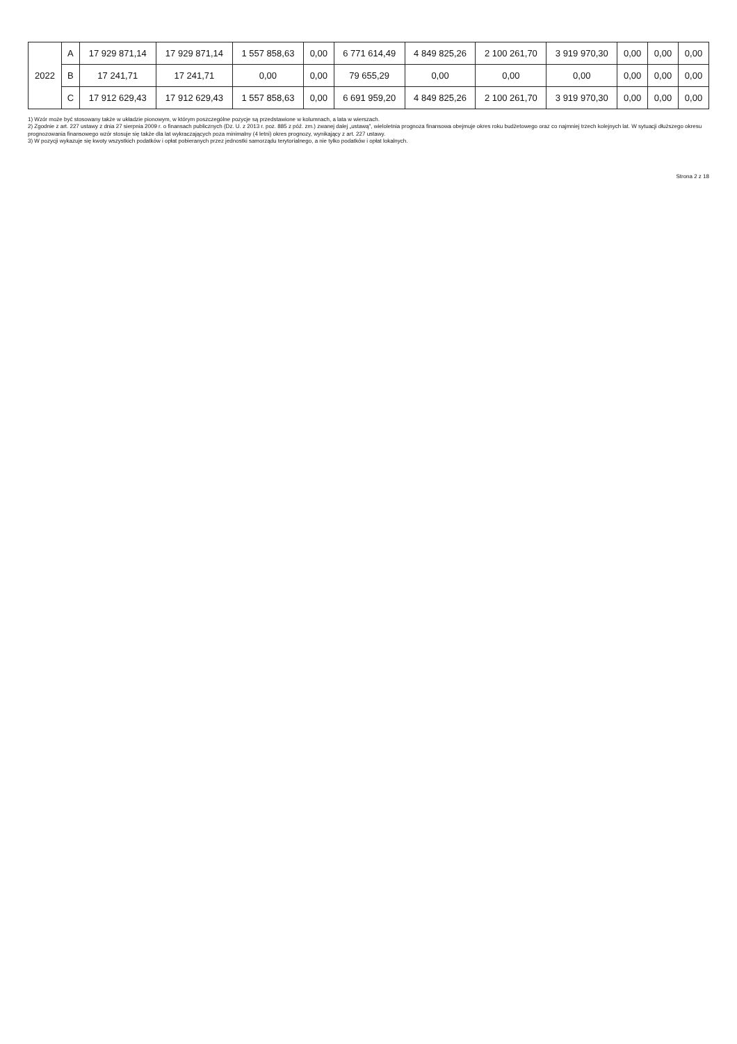| 2022 | A | 17 929 871,14 | 17 929 871,14 | 1 557 858,63 | 0,00 | 6 771 614,49 | 4 849 825,26 | 2 100 261,70 | 3 919 970,30 | 0,00 | 0,00 | 0,00 |
| | B | 17 241,71 | 17 241,71 | 0,00 | 0,00 | 79 655,29 | 0,00 | 0,00 | 0,00 | 0,00 | 0,00 | 0,00 |
| | C | 17 912 629,43 | 17 912 629,43 | 1 557 858,63 | 0,00 | 6 691 959,20 | 4 849 825,26 | 2 100 261,70 | 3 919 970,30 | 0,00 | 0,00 | 0,00 |
1) Wzór może być stosowany także w układzie pionowym, w którym poszczególne pozycje są przedstawione w kolumnach, a lata w wierszach.
2) Zgodnie z art. 227 ustawy z dnia 27 sierpnia 2009 r. o finansach publicznych (Dz. U. z 2013 r. poz. 885 z póź. zm.) zwanej dalej „ustawą", wieloletnia prognoza finansowa obejmuje okres roku budżetowego oraz co najmniej trzech kolejnych lat. W sytuacji dłuższego okresu prognozowania finansowego wzór stosuje się także dla lat wykraczających poza minimalny (4 letni) okres prognozy, wynikający z art. 227 ustawy.
3) W pozycji wykazuje się kwoty wszystkich podatków i opłat pobieranych przez jednostki samorządu terytorialnego, a nie tylko podatków i opłat lokalnych.
Strona 2 z 18